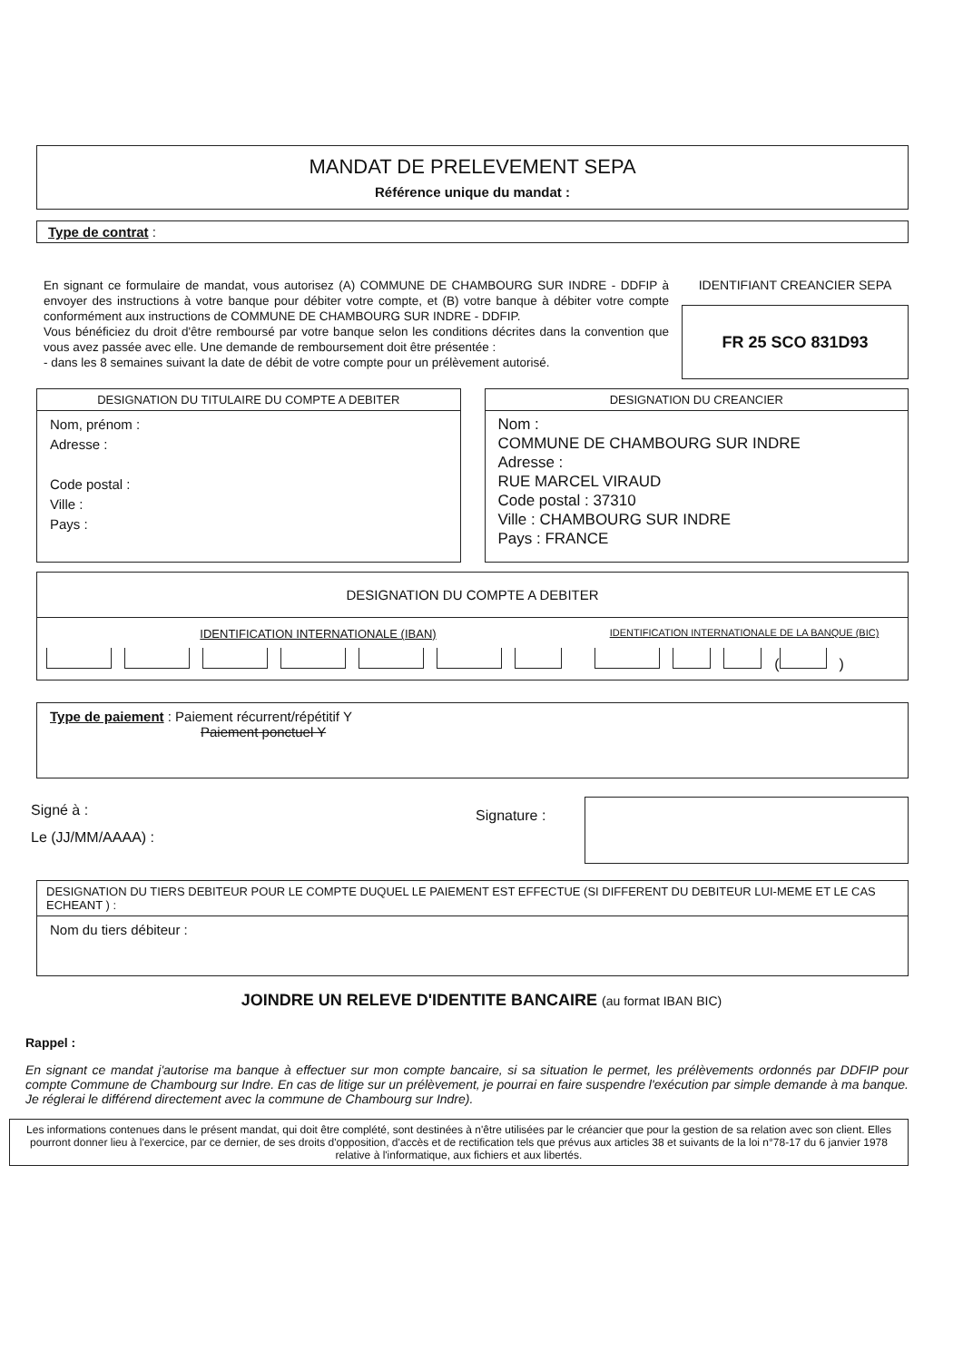MANDAT DE PRELEVEMENT SEPA
Référence unique du mandat :
Type de contrat :
En signant ce formulaire de mandat, vous autorisez (A) COMMUNE DE CHAMBOURG SUR INDRE - DDFIP à envoyer des instructions à votre banque pour débiter votre compte, et (B) votre banque à débiter votre compte conformément aux instructions de COMMUNE DE CHAMBOURG SUR INDRE - DDFIP.
Vous bénéficiez du droit d'être remboursé par votre banque selon les conditions décrites dans la convention que vous avez passée avec elle. Une demande de remboursement doit être présentée :
- dans les 8 semaines suivant la date de débit de votre compte pour un prélèvement autorisé.
IDENTIFIANT CREANCIER SEPA
FR 25 SCO 831D93
DESIGNATION DU TITULAIRE DU COMPTE A DEBITER
Nom, prénom :
Adresse :
Code postal :
Ville :
Pays :
DESIGNATION DU CREANCIER
Nom :
COMMUNE DE CHAMBOURG SUR INDRE
Adresse :
RUE MARCEL VIRAUD
Code postal : 37310
Ville : CHAMBOURG SUR INDRE
Pays : FRANCE
DESIGNATION DU COMPTE A DEBITER
IDENTIFICATION INTERNATIONALE (IBAN)
IDENTIFICATION INTERNATIONALE DE LA BANQUE (BIC)
( )
Type de paiement : Paiement récurrent/répétitif Y
Paiement ponctuel Y
Signé à :
Le (JJ/MM/AAAA) :
Signature :
DESIGNATION DU TIERS DEBITEUR POUR LE COMPTE DUQUEL LE PAIEMENT EST EFFECTUE (SI DIFFERENT DU DEBITEUR LUI-MEME ET LE CAS ECHEANT ) :
Nom du tiers débiteur :
JOINDRE UN RELEVE D'IDENTITE BANCAIRE (au format IBAN BIC)
Rappel :
En signant ce mandat j'autorise ma banque à effectuer sur mon compte bancaire, si sa situation le permet, les prélèvements ordonnés par DDFIP pour compte Commune de Chambourg sur Indre. En cas de litige sur un prélèvement, je pourrai en faire suspendre l'exécution par simple demande à ma banque. Je réglerai le différend directement avec la commune de Chambourg sur Indre).
Les informations contenues dans le présent mandat, qui doit être complété, sont destinées à n'être utilisées par le créancier que pour la gestion de sa relation avec son client. Elles pourront donner lieu à l'exercice, par ce dernier, de ses droits d'opposition, d'accès et de rectification tels que prévus aux articles 38 et suivants de la loi n°78-17 du 6 janvier 1978 relative à l'informatique, aux fichiers et aux libertés.